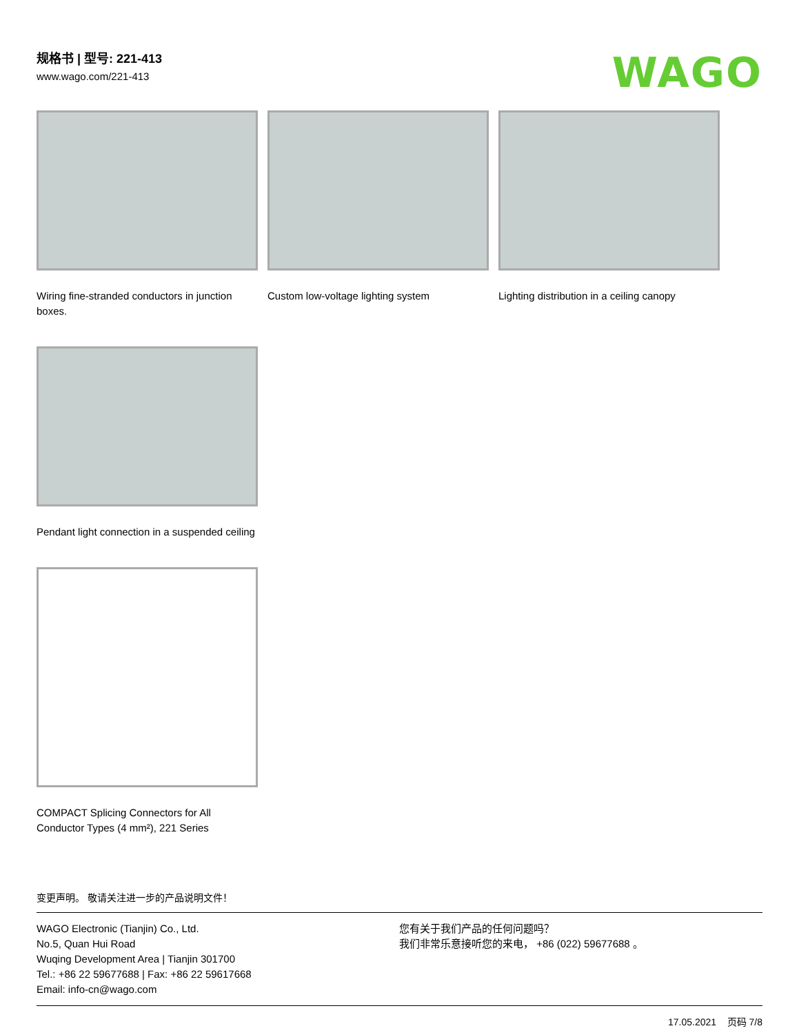规格书 | 型号: 221-413
www.wago.com/221-413
WAGO
Wiring fine-stranded conductors in junction boxes.
Custom low-voltage lighting system
Lighting distribution in a ceiling canopy
Pendant light connection in a suspended ceiling
COMPACT Splicing Connectors for All Conductor Types (4 mm²), 221 Series
变更声明。 敬请关注进一步的产品说明文件！
WAGO Electronic (Tianjin) Co., Ltd.
No.5, Quan Hui Road
Wuqing Development Area | Tianjin 301700
Tel.: +86 22 59677688 | Fax: +86 22 59617668
Email: info-cn@wago.com
您有关于我们产品的任何问题吗？
我们非常乐意接听您的来电， +86 (022) 59677688 。
17.05.2021 页码 7/8